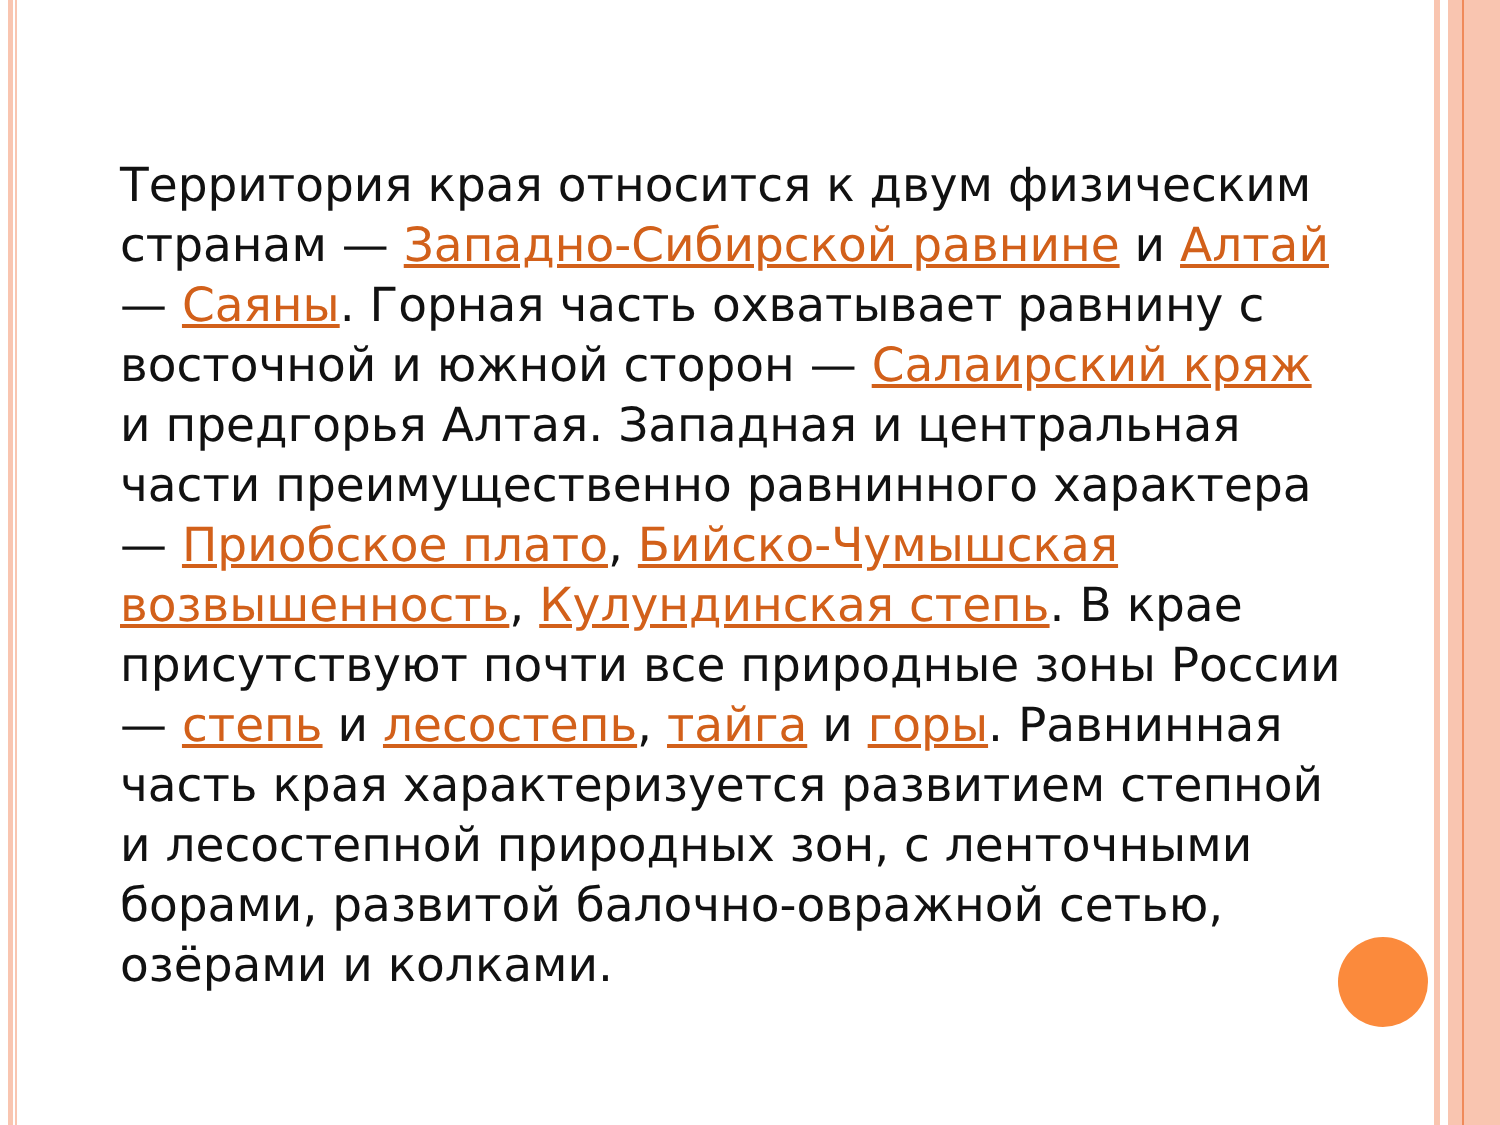Территория края относится к двум физическим странам — Западно-Сибирской равнине и Алтай — Саяны. Горная часть охватывает равнину с восточной и южной сторон — Салаирский кряж и предгорья Алтая. Западная и центральная части преимущественно равнинного характера — Приобское плато, Бийско-Чумышская возвышенность, Кулундинская степь. В крае присутствуют почти все природные зоны России — степь и лесостепь, тайга и горы. Равнинная часть края характеризуется развитием степной и лесостепной природных зон, с ленточными борами, развитой балочно-овражной сетью, озёрами и колками.